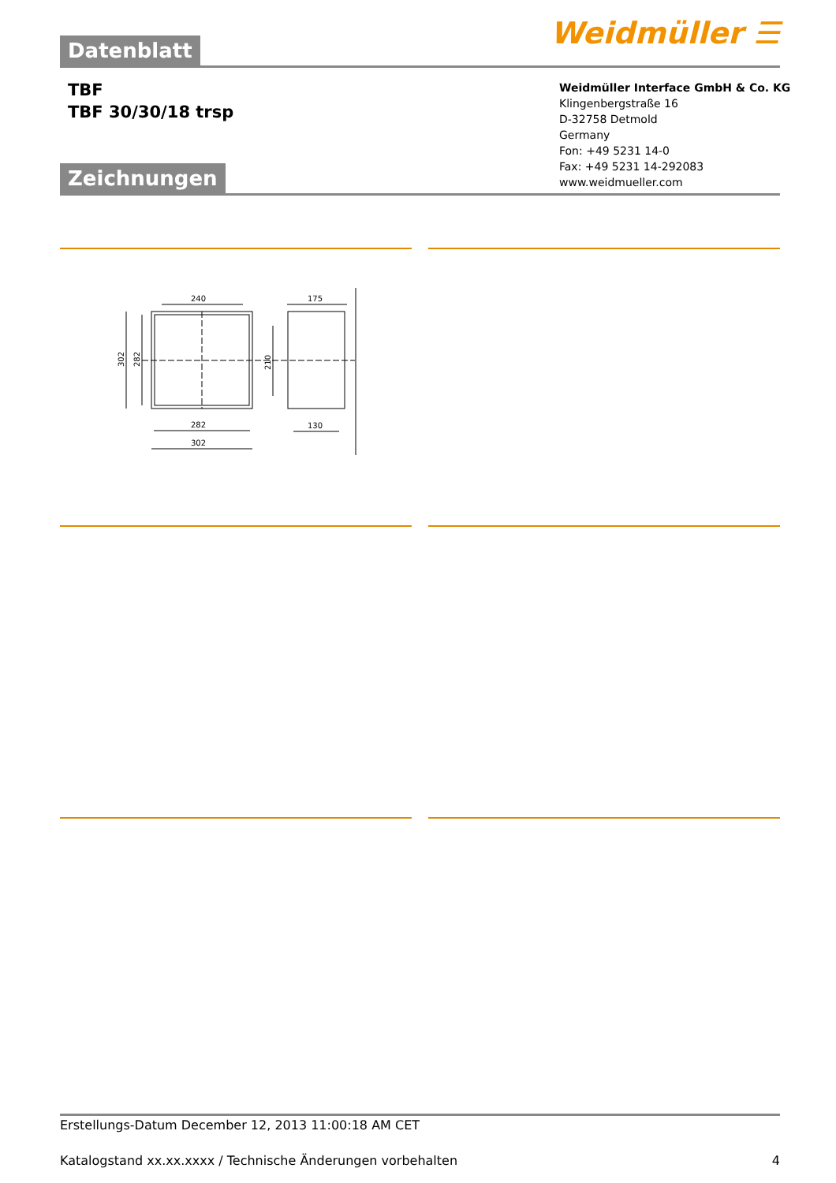Weidmüller ☰
Datenblatt
TBF
TBF 30/30/18 trsp
Weidmüller Interface GmbH & Co. KG
Klingenbergstraße 16
D-32758 Detmold
Germany
Fon: +49 5231 14-0
Fax: +49 5231 14-292083
www.weidmueller.com
Zeichnungen
240
282
302
302
282
210
175
130
Erstellungs-Datum December 12, 2013 11:00:18 AM CET
Katalogstand xx.xx.xxxx / Technische Änderungen vorbehalten 4